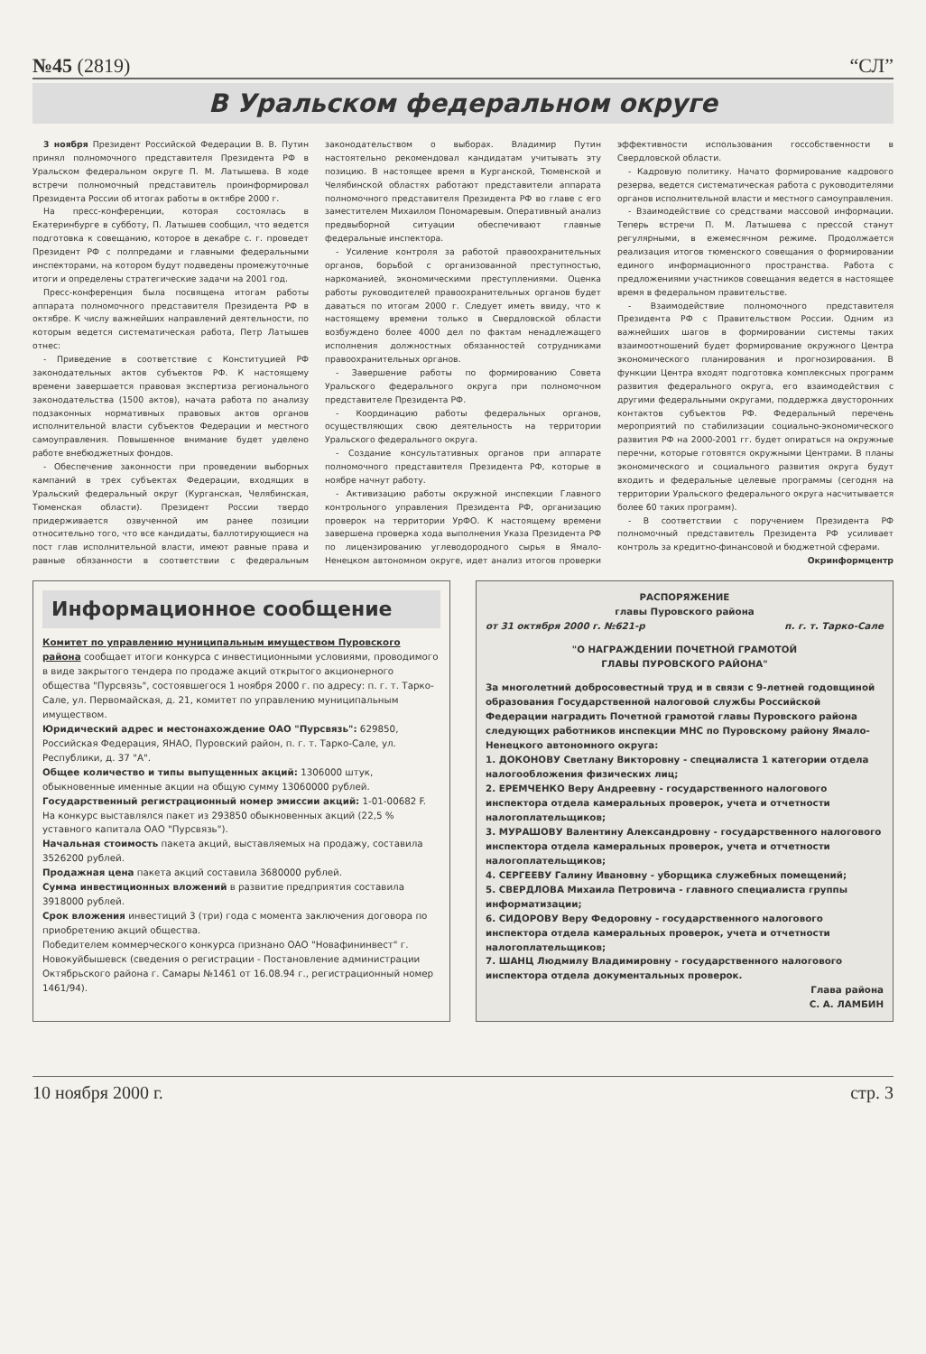№45 (2819) “СЛ”
В Уральском федеральном округе
3 ноября Президент Российской Федерации В. В. Путин принял полномочного представителя Президента РФ в Уральском федеральном округе П. М. Латышева. В ходе встречи полномочный представитель проинформировал Президента России об итогах работы в октябре 2000 г.
На пресс-конференции, которая состоялась в Екатеринбурге в субботу, П. Латышев сообщил, что ведется подготовка к совещанию, которое в декабре с. г. проведет Президент РФ с полпредами и главными федеральными инспекторами, на котором будут подведены промежуточные итоги и определены стратегические задачи на 2001 год.
Пресс-конференция была посвящена итогам работы аппарата полномочного представителя Президента РФ в октябре. К числу важнейших направлений деятельности, по которым ведется систематическая работа, Петр Латышев отнес:
- Приведение в соответствие с Конституцией РФ законодательных актов субъектов РФ. К настоящему времени завершается правовая экспертиза регионального законодательства (1500 актов), начата работа по анализу подзаконных нормативных правовых актов органов исполнительной власти субъектов Федерации и местного самоуправления. Повышенное внимание будет уделено работе внебюджетных фондов.
- Обеспечение законности при проведении выборных кампаний в трех субъектах Федерации, входящих в Уральский федеральный округ (Курганская, Челябинская, Тюменская области). Президент России твердо придерживается озвученной им ранее позиции относительно того, что все кандидаты, баллотирующиеся на пост глав исполнительной власти, имеют равные права и равные обязанности в соответствии с федеральным законодательством о выборах. Владимир Путин настоятельно рекомендовал кандидатам учитывать эту позицию. В настоящее время в Курганской, Тюменской и Челябинской областях работают представители аппарата полномочного представителя Президента РФ во главе с его заместителем Михаилом Пономаревым. Оперативный анализ предвыборной ситуации обеспечивают главные федеральные инспектора.
- Усиление контроля за работой правоохранительных органов, борьбой с организованной преступностью, наркоманией, экономическими преступлениями. Оценка работы руководителей правоохранительных органов будет даваться по итогам 2000 г. Следует иметь ввиду, что к настоящему времени только в Свердловской области возбуждено более 4000 дел по фактам ненадлежащего исполнения должностных обязанностей сотрудниками правоохранительных органов.
- Завершение работы по формированию Совета Уральского федерального округа при полномочном представителе Президента РФ.
- Координацию работы федеральных органов, осуществляющих свою деятельность на территории Уральского федерального округа.
- Создание консультативных органов при аппарате полномочного представителя Президента РФ, которые в ноябре начнут работу.
- Активизацию работы окружной инспекции Главного контрольного управления Президента РФ, организацию проверок на территории УрФО. К настоящему времени завершена проверка хода выполнения Указа Президента РФ по лицензированию углеводородного сырья в Ямало-Ненецком автономном округе, идет анализ итогов проверки эффективности использования госсобственности в Свердловской области.
- Кадровую политику. Начато формирование кадрового резерва, ведется систематическая работа с руководителями органов исполнительной власти и местного самоуправления.
- Взаимодействие со средствами массовой информации. Теперь встречи П. М. Латышева с прессой станут регулярными, в ежемесячном режиме. Продолжается реализация итогов тюменского совещания о формировании единого информационного пространства. Работа с предложениями участников совещания ведется в настоящее время в федеральном правительстве.
- Взаимодействие полномочного представителя Президента РФ с Правительством России. Одним из важнейших шагов в формировании системы таких взаимоотношений будет формирование окружного Центра экономического планирования и прогнозирования. В функции Центра входят подготовка комплексных программ развития федерального округа, его взаимодействия с другими федеральными округами, поддержка двусторонних контактов субъектов РФ. Федеральный перечень мероприятий по стабилизации социально-экономического развития РФ на 2000-2001 гг. будет опираться на окружные перечни, которые готовятся окружными Центрами. В планы экономического и социального развития округа будут входить и федеральные целевые программы (сегодня на территории Уральского федерального округа насчитывается более 60 таких программ).
- В соответствии с поручением Президента РФ полномочный представитель Президента РФ усиливает контроль за кредитно-финансовой и бюджетной сферами.
Окринформцентр
Информационное сообщение
Комитет по управлению муниципальным имуществом Пуровского района сообщает итоги конкурса с инвестиционными условиями, проводимого в виде закрытого тендера по продаже акций открытого акционерного общества "Пурсвязь", состоявшегося 1 ноября 2000 г. по адресу: п. г. т. Тарко-Сале, ул. Первомайская, д. 21, комитет по управлению муниципальным имуществом.
Юридический адрес и местонахождение ОАО "Пурсвязь": 629850, Российская Федерация, ЯНАО, Пуровский район, п. г. т. Тарко-Сале, ул. Республики, д. 37 "А".
Общее количество и типы выпущенных акций: 1306000 штук, обыкновенные именные акции на общую сумму 13060000 рублей.
Государственный регистрационный номер эмиссии акций: 1-01-00682 F.
На конкурс выставлялся пакет из 293850 обыкновенных акций (22,5 % уставного капитала ОАО "Пурсвязь").
Начальная стоимость пакета акций, выставляемых на продажу, составила 3526200 рублей.
Продажная цена пакета акций составила 3680000 рублей.
Сумма инвестиционных вложений в развитие предприятия составила 3918000 рублей.
Срок вложения инвестиций 3 (три) года с момента заключения договора по приобретению акций общества.
Победителем коммерческого конкурса признано ОАО "Новафининвест" г. Новокуйбышевск (сведения о регистрации - Постановление администрации Октябрьского района г. Самары №1461 от 16.08.94 г., регистрационный номер 1461/94).
РАСПОРЯЖЕНИЕ
главы Пуровского района
от 31 октября 2000 г. №621-р п. г. т. Тарко-Сале
"О НАГРАЖДЕНИИ ПОЧЕТНОЙ ГРАМОТОЙ
ГЛАВЫ ПУРОВСКОГО РАЙОНА"
За многолетний добросовестный труд и в связи с 9-летней годовщиной образования Государственной налоговой службы Российской Федерации наградить Почетной грамотой главы Пуровского района следующих работников инспекции МНС по Пуровскому району Ямало-Ненецкого автономного округа:
1. ДОКОНОВУ Светлану Викторовну - специалиста 1 категории отдела налогообложения физических лиц;
2. ЕРЕМЧЕНКО Веру Андреевну - государственного налогового инспектора отдела камеральных проверок, учета и отчетности налогоплательщиков;
3. МУРАШОВУ Валентину Александровну - государственного налогового инспектора отдела камеральных проверок, учета и отчетности налогоплательщиков;
4. СЕРГЕЕВУ Галину Ивановну - уборщика служебных помещений;
5. СВЕРДЛОВА Михаила Петровича - главного специалиста группы информатизации;
6. СИДОРОВУ Веру Федоровну - государственного налогового инспектора отдела камеральных проверок, учета и отчетности налогоплательщиков;
7. ШАНЦ Людмилу Владимировну - государственного налогового инспектора отдела документальных проверок.
Глава района
С. А. ЛАМБИН
10 ноября 2000 г. стр. 3